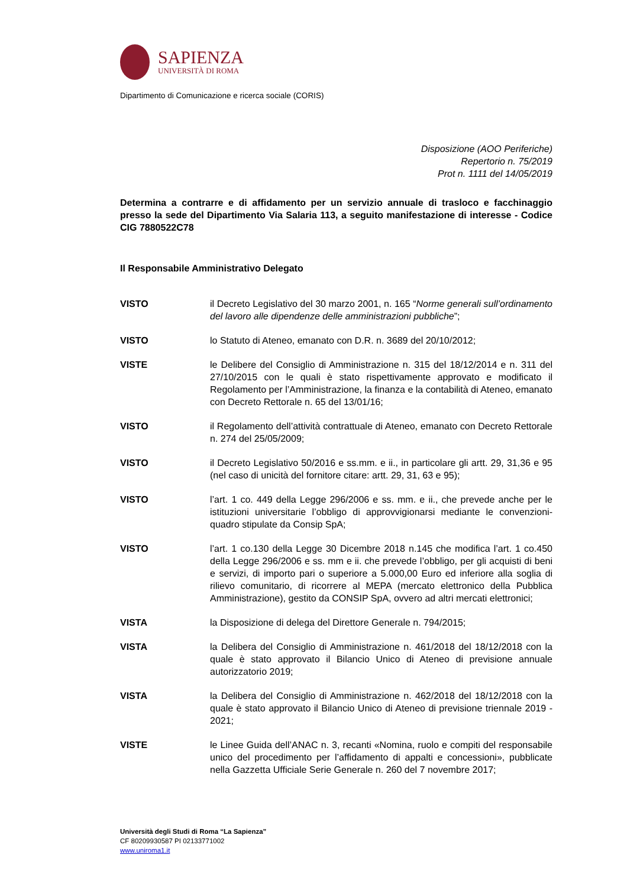SAPIENZA
UNIVERSITÀ DI ROMA
Dipartimento di Comunicazione e ricerca sociale (CORIS)
Disposizione (AOO Periferiche)
Repertorio n. 75/2019
Prot n. 1111 del 14/05/2019
Determina a contrarre e di affidamento per un servizio annuale di trasloco e facchinaggio presso la sede del Dipartimento Via Salaria 113, a seguito manifestazione di interesse - Codice CIG 7880522C78
Il Responsabile Amministrativo Delegato
VISTO il Decreto Legislativo del 30 marzo 2001, n. 165 “Norme generali sull’ordinamento del lavoro alle dipendenze delle amministrazioni pubbliche”;
VISTO lo Statuto di Ateneo, emanato con D.R. n. 3689 del 20/10/2012;
VISTE le Delibere del Consiglio di Amministrazione n. 315 del 18/12/2014 e n. 311 del 27/10/2015 con le quali è stato rispettivamente approvato e modificato il Regolamento per l’Amministrazione, la finanza e la contabilità di Ateneo, emanato con Decreto Rettorale n. 65 del 13/01/16;
VISTO il Regolamento dell’attività contrattuale di Ateneo, emanato con Decreto Rettorale n. 274 del 25/05/2009;
VISTO il Decreto Legislativo 50/2016 e ss.mm. e ii., in particolare gli artt. 29, 31,36 e 95 (nel caso di unicità del fornitore citare: artt. 29, 31, 63 e 95);
VISTO l’art. 1 co. 449 della Legge 296/2006 e ss. mm. e ii., che prevede anche per le istituzioni universitarie l’obbligo di approvvigionarsi mediante le convenzioni-quadro stipulate da Consip SpA;
VISTO l’art. 1 co.130 della Legge 30 Dicembre 2018 n.145 che modifica l’art. 1 co.450 della Legge 296/2006 e ss. mm e ii. che prevede l’obbligo, per gli acquisti di beni e servizi, di importo pari o superiore a 5.000,00 Euro ed inferiore alla soglia di rilievo comunitario, di ricorrere al MEPA (mercato elettronico della Pubblica Amministrazione), gestito da CONSIP SpA, ovvero ad altri mercati elettronici;
VISTA la Disposizione di delega del Direttore Generale n. 794/2015;
VISTA la Delibera del Consiglio di Amministrazione n. 461/2018 del 18/12/2018 con la quale è stato approvato il Bilancio Unico di Ateneo di previsione annuale autorizzatorio 2019;
VISTA la Delibera del Consiglio di Amministrazione n. 462/2018 del 18/12/2018 con la quale è stato approvato il Bilancio Unico di Ateneo di previsione triennale 2019 - 2021;
VISTE le Linee Guida dell’ANAC n. 3, recanti «Nomina, ruolo e compiti del responsabile unico del procedimento per l’affidamento di appalti e concessioni», pubblicate nella Gazzetta Ufficiale Serie Generale n. 260 del 7 novembre 2017;
Università degli Studi di Roma “La Sapienza”
CF 80209930587 PI 02133771002
www.uniroma1.it